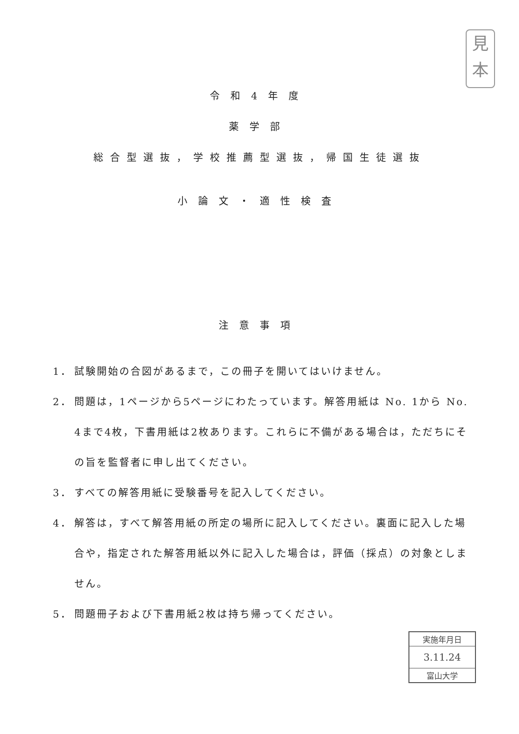見
本
令和4年度
薬学部
総合型選抜，学校推薦型選抜，帰国生徒選抜
小論文・適性検査
注意事項
1． 試験開始の合図があるまで，この冊子を開いてはいけません。
2． 問題は，1ページから5ページにわたっています。解答用紙は No. 1から No. 4まで4枚，下書用紙は2枚あります。これらに不備がある場合は，ただちにその旨を監督者に申し出てください。
3． すべての解答用紙に受験番号を記入してください。
4． 解答は，すべて解答用紙の所定の場所に記入してください。裏面に記入した場合や，指定された解答用紙以外に記入した場合は，評価（採点）の対象としません。
5． 問題冊子および下書用紙2枚は持ち帰ってください。
実施年月日
3.11.24
富山大学